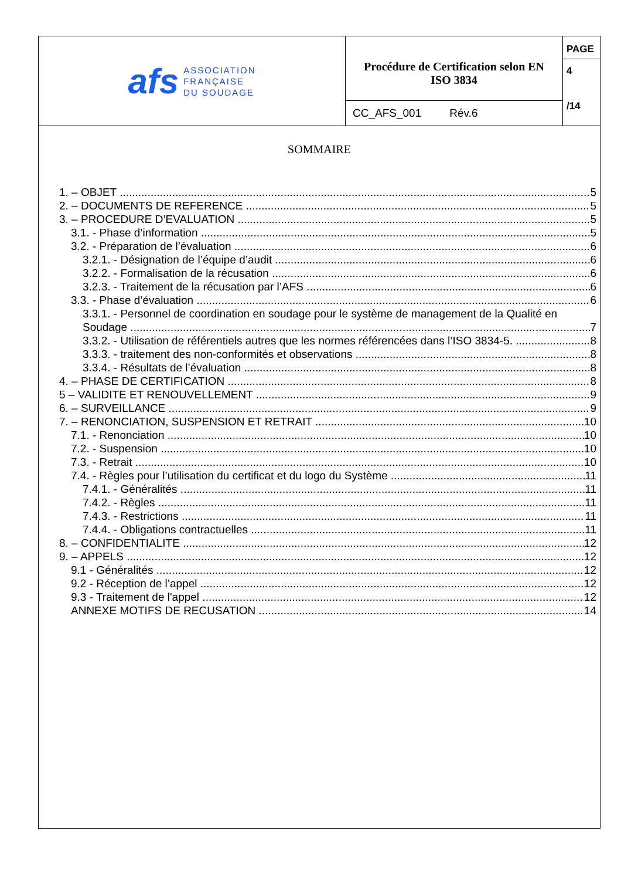afs
ASSOCIATION
FRANÇAISE
DU SOUDAGE
Procédure de Certification selon EN
ISO 3834
CC_AFS_001 Rév.6
PAGE
4
/14
SOMMAIRE
1. – OBJET 5
2. – DOCUMENTS DE REFERENCE 5
3. – PROCEDURE D’EVALUATION 5
3.1. - Phase d’information 5
3.2. - Préparation de l’évaluation 6
3.2.1. - Désignation de l’équipe d’audit 6
3.2.2. - Formalisation de la récusation 6
3.2.3. - Traitement de la récusation par l’AFS 6
3.3. - Phase d’évaluation 6
3.3.1. - Personnel de coordination en soudage pour le système de management de la Qualité en
Soudage 7
3.3.2. - Utilisation de référentiels autres que les normes référencées dans l’ISO 3834-5. 8
3.3.3. - traitement des non-conformités et observations 8
3.3.4. - Résultats de l’évaluation 8
4. – PHASE DE CERTIFICATION 8
5 – VALIDITE ET RENOUVELLEMENT 9
6. – SURVEILLANCE 9
7. – RENONCIATION, SUSPENSION ET RETRAIT 10
7.1. - Renonciation 10
7.2. - Suspension 10
7.3. - Retrait 10
7.4. - Règles pour l’utilisation du certificat et du logo du Système 11
7.4.1. - Généralités 11
7.4.2. - Règles 11
7.4.3. - Restrictions 11
7.4.4. - Obligations contractuelles 11
8. – CONFIDENTIALITE 12
9. – APPELS 12
9.1 - Généralités 12
9.2 - Réception de l’appel 12
9.3 - Traitement de l'appel 12
ANNEXE MOTIFS DE RECUSATION 14